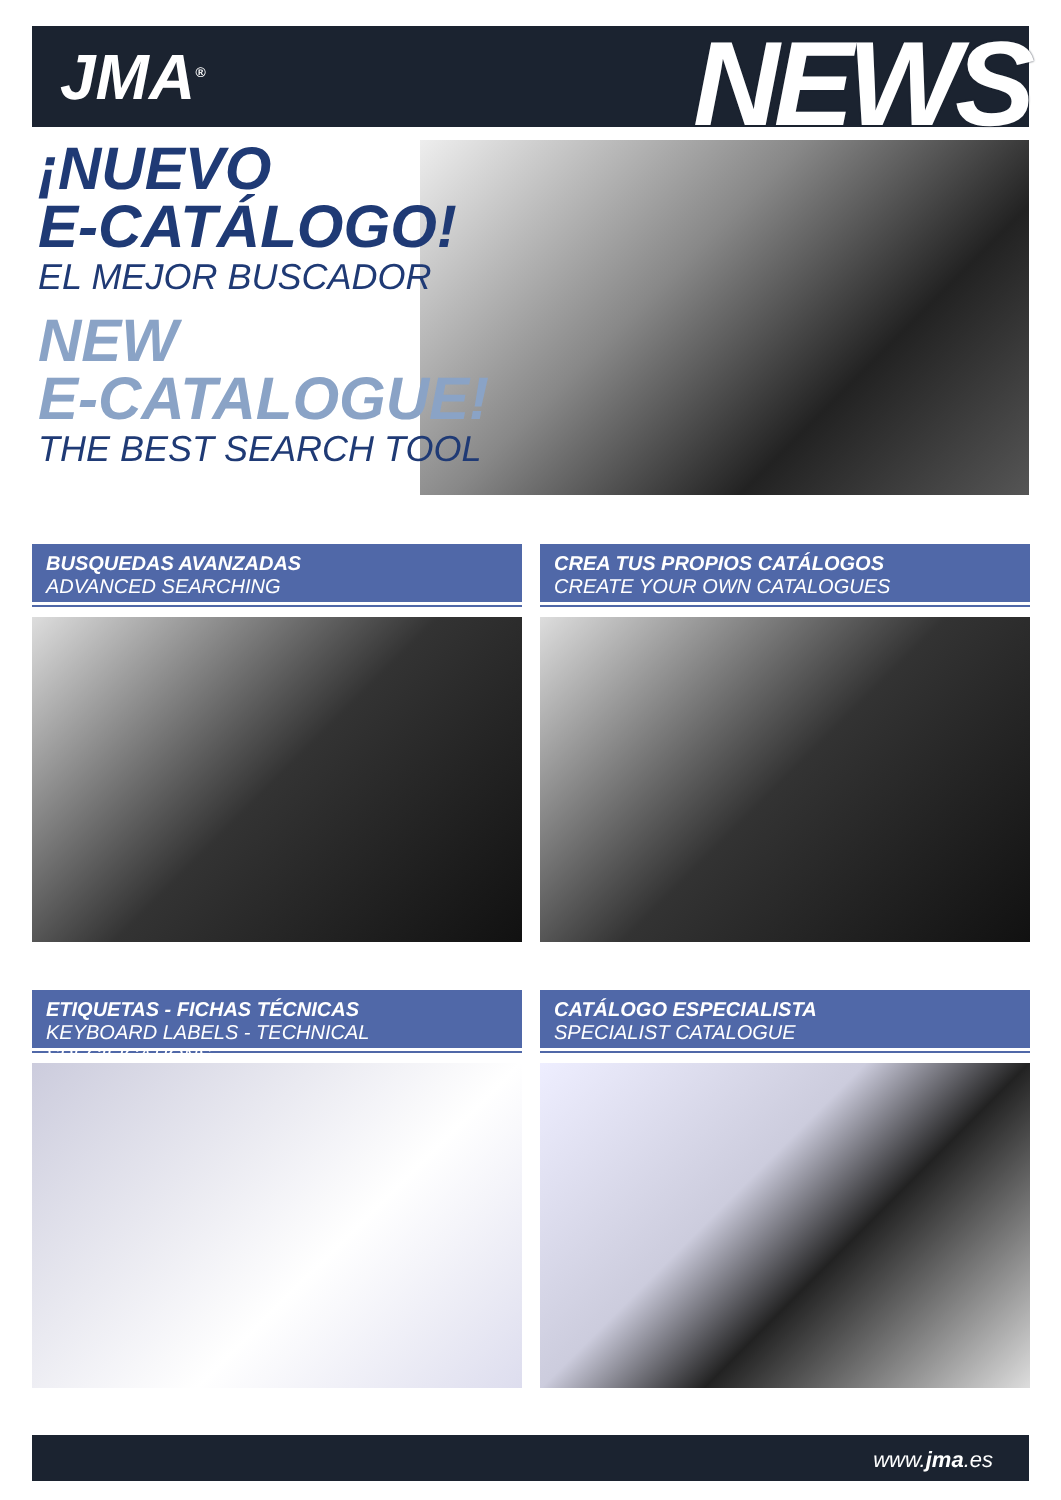JMA<sup>®</sup> NEWS
¡NUEVO
E-CATÁLOGO!
EL MEJOR BUSCADOR
NEW
E-CATALOGUE!
THE BEST SEARCH TOOL
BUSQUEDAS AVANZADAS
ADVANCED SEARCHING
CREA TUS PROPIOS CATÁLOGOS
CREATE YOUR OWN CATALOGUES
ETIQUETAS - FICHAS TÉCNICAS
KEYBOARD LABELS - TECHNICAL SPECIFICATIONS
CATÁLOGO ESPECIALISTA
SPECIALIST CATALOGUE
www.jma.es